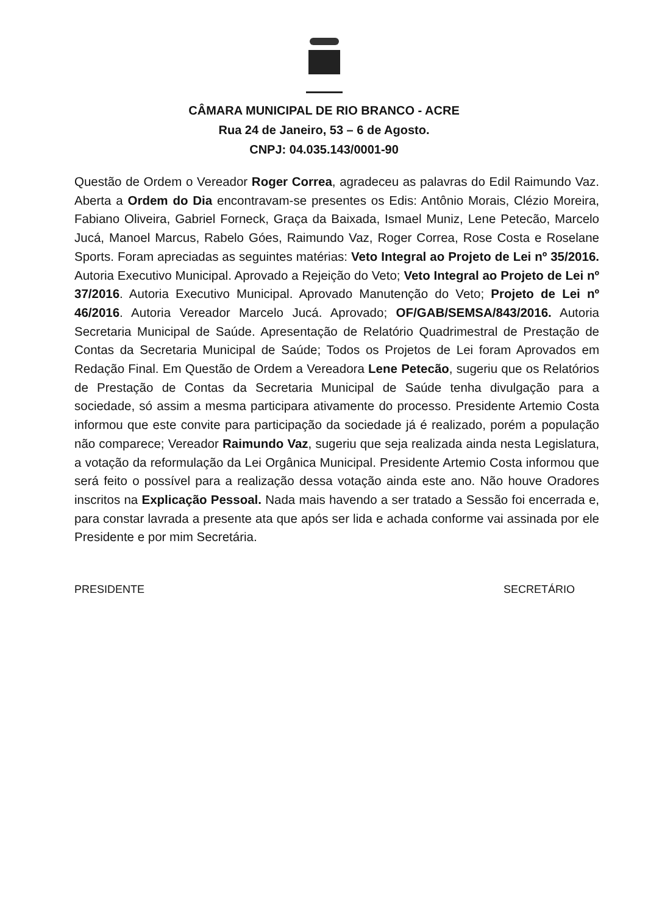CÂMARA MUNICIPAL DE RIO BRANCO - ACRE
Rua 24 de Janeiro, 53 – 6 de Agosto.
CNPJ: 04.035.143/0001-90
Questão de Ordem o Vereador Roger Correa, agradeceu as palavras do Edil Raimundo Vaz. Aberta a Ordem do Dia encontravam-se presentes os Edis: Antônio Morais, Clézio Moreira, Fabiano Oliveira, Gabriel Forneck, Graça da Baixada, Ismael Muniz, Lene Petecão, Marcelo Jucá, Manoel Marcus, Rabelo Góes, Raimundo Vaz, Roger Correa, Rose Costa e Roselane Sports. Foram apreciadas as seguintes matérias: Veto Integral ao Projeto de Lei nº 35/2016. Autoria Executivo Municipal. Aprovado a Rejeição do Veto; Veto Integral ao Projeto de Lei nº 37/2016. Autoria Executivo Municipal. Aprovado Manutenção do Veto; Projeto de Lei nº 46/2016. Autoria Vereador Marcelo Jucá. Aprovado; OF/GAB/SEMSA/843/2016. Autoria Secretaria Municipal de Saúde. Apresentação de Relatório Quadrimestral de Prestação de Contas da Secretaria Municipal de Saúde; Todos os Projetos de Lei foram Aprovados em Redação Final. Em Questão de Ordem a Vereadora Lene Petecão, sugeriu que os Relatórios de Prestação de Contas da Secretaria Municipal de Saúde tenha divulgação para a sociedade, só assim a mesma participara ativamente do processo. Presidente Artemio Costa informou que este convite para participação da sociedade já é realizado, porém a população não comparece; Vereador Raimundo Vaz, sugeriu que seja realizada ainda nesta Legislatura, a votação da reformulação da Lei Orgânica Municipal. Presidente Artemio Costa informou que será feito o possível para a realização dessa votação ainda este ano. Não houve Oradores inscritos na Explicação Pessoal. Nada mais havendo a ser tratado a Sessão foi encerrada e, para constar lavrada a presente ata que após ser lida e achada conforme vai assinada por ele Presidente e por mim Secretária.
PRESIDENTE SECRETÁRIO